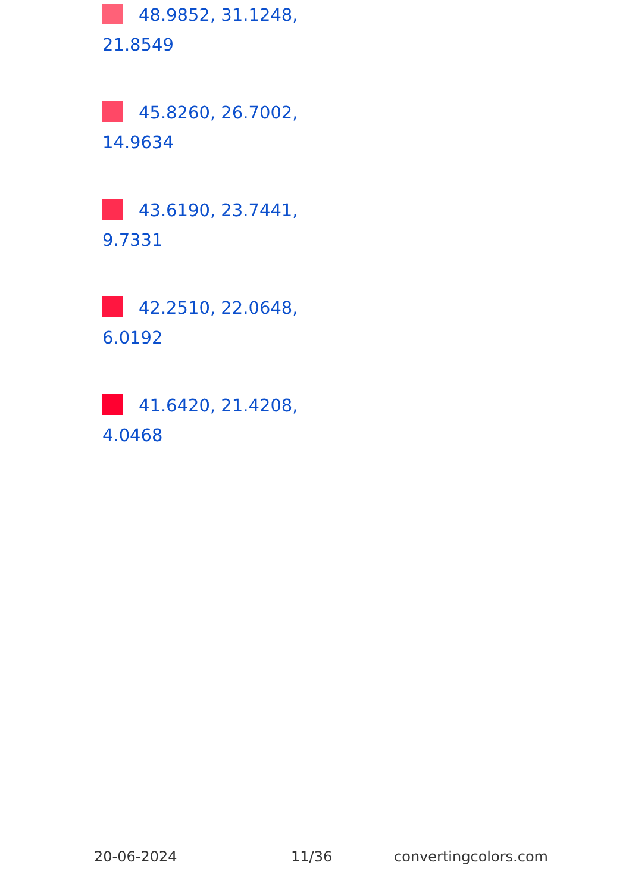48.9852, 31.1248, 21.8549
45.8260, 26.7002, 14.9634
43.6190, 23.7441, 9.7331
42.2510, 22.0648, 6.0192
41.6420, 21.4208, 4.0468
20-06-2024 11/36 convertingcolors.com